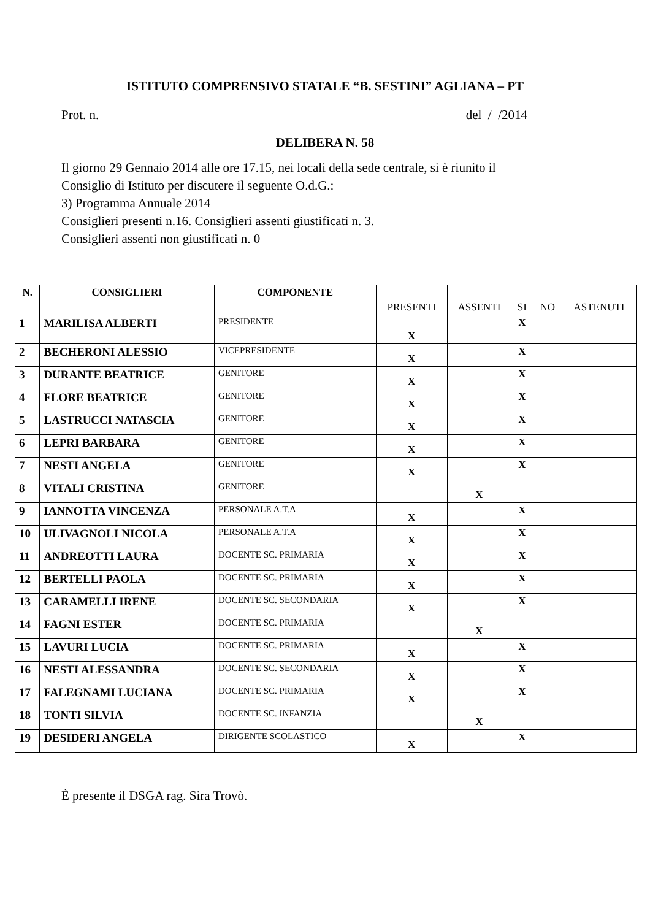ISTITUTO COMPRENSIVO STATALE “B. SESTINI” AGLIANA – PT
Prot. n. del / /2014
DELIBERA N. 58
Il giorno 29 Gennaio 2014 alle ore 17.15, nei locali della sede centrale, si è riunito il
Consiglio di Istituto per discutere il seguente O.d.G.:
3) Programma Annuale 2014
Consiglieri presenti n.16. Consiglieri assenti giustificati n. 3.
Consiglieri assenti non giustificati n. 0
| N. | CONSIGLIERI | COMPONENTE | PRESENTI | ASSENTI | SI | NO | ASTENUTI |
| --- | --- | --- | --- | --- | --- | --- | --- |
| 1 | MARILISA ALBERTI | PRESIDENTE | X | | X | | |
| 2 | BECHERONI ALESSIO | VICEPRESIDENTE | X | | X | | |
| 3 | DURANTE BEATRICE | GENITORE | X | | X | | |
| 4 | FLORE BEATRICE | GENITORE | X | | X | | |
| 5 | LASTRUCCI NATASCIA | GENITORE | X | | X | | |
| 6 | LEPRI BARBARA | GENITORE | X | | X | | |
| 7 | NESTI ANGELA | GENITORE | X | | X | | |
| 8 | VITALI CRISTINA | GENITORE | | X | | | |
| 9 | IANNOTTA VINCENZA | PERSONALE A.T.A | X | | X | | |
| 10 | ULIVAGNOLI NICOLA | PERSONALE A.T.A | X | | X | | |
| 11 | ANDREOTTI LAURA | DOCENTE SC. PRIMARIA | X | | X | | |
| 12 | BERTELLI PAOLA | DOCENTE SC. PRIMARIA | X | | X | | |
| 13 | CARAMELLI IRENE | DOCENTE SC. SECONDARIA | X | | X | | |
| 14 | FAGNI ESTER | DOCENTE SC. PRIMARIA | | X | | | |
| 15 | LAVURI LUCIA | DOCENTE SC. PRIMARIA | X | | X | | |
| 16 | NESTI ALESSANDRA | DOCENTE SC. SECONDARIA | X | | X | | |
| 17 | FALEGNAMI LUCIANA | DOCENTE SC. PRIMARIA | X | | X | | |
| 18 | TONTI SILVIA | DOCENTE SC. INFANZIA | | X | | | |
| 19 | DESIDERI ANGELA | DIRIGENTE SCOLASTICO | X | | X | | |
È presente il DSGA rag. Sira Trovò.